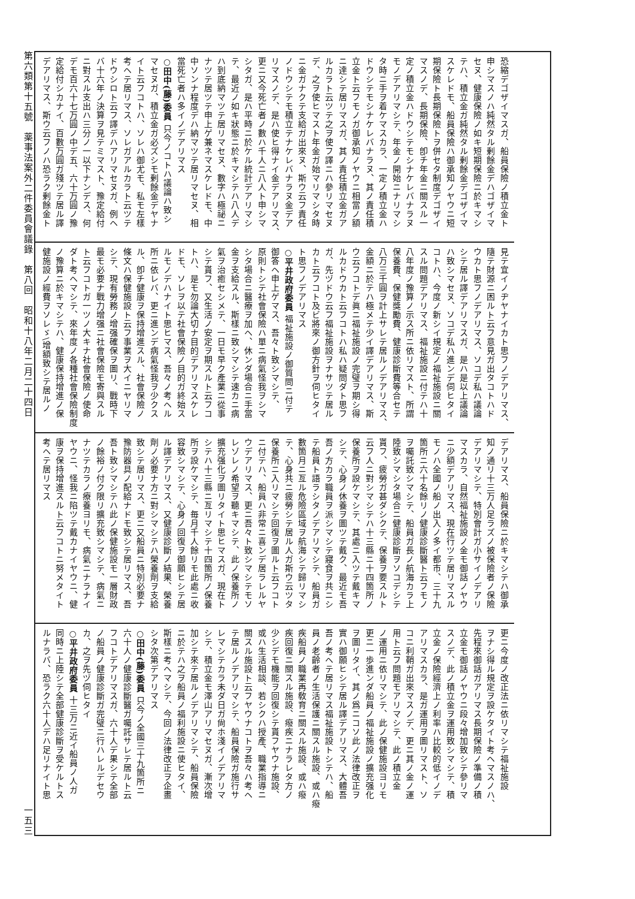恐縮デゴザイマスガ、船員保險ノ積立金ト
申シマスノハ純然タル剰餘金デハゴザイマ
セヌ、健康保險ノ如キ短期保險ニ於キマシ
テハ、積立金ガ純然タル剰餘金デゴザイマ
スケレドモ、船員保險ハ御承知ノヤウニ短
期保險ト長期保險トヲ併セタ制度デゴザイ
マスノデ、長期保險、卽チ年金ニ關スル一
定ノ積立金ハドウシテモシナケレバナラヌ
モノデアリマシテ、年金ノ開始ニナリマシ
タ時ニ手ヲ着ケマスカラ、一定ノ積立金ハ
ドウシテモシナケレバナラヌ、其ノ責任積
立金ト云フモノガ御承知ノヤウニ相當ノ額
ニ達シテ居リマスガ、其ノ責任積立金ガア
ルカラト云ツテ之ヲ使フ譯ニハ參リマセヌ
デ、之ヲ使ヒマスト年金ガ始マリマシタ時
ニ金ガナクテ支給ガ出來ヌ、斯ウ云フ責任
ノドウシテモ積立テナケレバナラヌ金デア
リマスノデ、是ハ使ヒ得ナイ金デアリマス、
更ニ又今死亡者ノ數ハ千人ニ八人ト申シマ
シタガ、是ハ平時ニ於ケル統計デアリマシ
テ、最近ノ如キ狀態ニ於キマシテハ八人デ
ハ到底納マツテ居リマセヌ、數字ハ極祕ニ
ナツテ居ツテ申上ゲ兼ネマスケレドモ、中
中ソンナ程度デハ納マツテ居リマセヌ、相
當死亡者ハ多イノデアリマス
○田中(藤)委員 只今ノコトハ議論ハ致シ
マセヌガ、積立金ガ必ズシモ剰餘金デヤナ
イト云フコトハ、ソレハ御尤モ、私モ左樣
考ヘテ居リマス、ソレガアルカラト云ツテ
ドウシロト云フ譯デハアリマセヌガ、例ヘ
バ十六年ノ決算ヲ見テミマスト、豫定給付
ニ對スル支出ハ三分ノ一以下ナンデス、何
デモ百六十七万圓ノ中デ五、六十万圓ノ豫
定給付シカナイ、百數万圓ガ殘ツテ居ル譯
デアリマス、斯ウ云フノハ恐ラク剰餘金ト
見テ宜イノヂヤナイカト思フノデアリマス、
隨テ財源ニ困ルト云フ意見ガ出タコトハド
ウカト思フノデアリマス、ソコデ私ハ議論
シテ居ル譯デアリマスガ、是ハ是以上議論
ハ致シマセヌ、ソコデ私ハ進ンデ伺ヒタイ
コトハ、今度ノ新シイ規定ノ福祉施設ニ關
スル問題デアリマス、福祉施設ニ付テハ十
八年度ノ豫算ノ示ス所ニ依リマスト、所謂
保養費、保健獎勵費、健康診斷費等合セテ
八万三千圓ヲ計上サレテ居ルノデアリマス、
金額ニ於テハ極メテ少イ譯デアリマス、斯
ウ云フコトデ眞ニ福祉施設ノ完璧ヲ期シ得
ルカドウカト云フコトハ私ハ疑問ダト思フ
ガ、先ヅドウ云フ福祉施設ヲナサツテ居ル
カト云フコト及ビ將來ノ御方針ヲ伺ヒタイ
ト思フノデアリマス
○平井政府委員 福祉施設ノ御質問ニ付テ
御答ヘ申上ゲマス、吾々ト致シマシテ、
原則トシテ社會保險ハ單ニ病氣怪我ヲシマ
シタ場合ニ醫療ヲ加ヘ、休ンダ場合ニ手當
金ヲ支給スル、斯樣ニ致シマシテ速カニ病
氣ヲ治癒セシメテ、一日モ早ク產業ニ從事
シテ貰フ、又生活ノ安定ヲ期スルト云フコ
トハ、是モ勿論大切ナ目的デアリマスケレ
ドモ、ソレヲ以テ社會保險ノ目的ガ終始ス
ルモノデハナイト思ヒマス、吾々ノ考ヘル
所ニ依レバ、更ニ進ンデ病氣怪我ヲ少クス
ル、卽チ健康ヲ保持增進スル、社會保險ノ
條文ハ保健施設ト云フ事業ヲ大イニヤリマ
シテ、現有勞務ノ增强確保ヲ圖リ、戰時下
最モ必要ナ戰力增强ニ社會保險モ寄與スル
ト云フコトガ一ツノ大キナ社會保險ノ使命
ダト考ヘマシテ、來年度ノ各種社會保險制度
ノ豫算ニ於キマシテハ、健康保持增進ノ保
健施設ノ經費ヲソレゞ\增額致シテ居ルノ
デアリマス、船員保險ニ於キマシテハ御承
知ノ通リ十三万人足ラズノ被保險者ノ保險
デアリマシテ、特別會計ガ小サイノデアリ
マスカラ、自然福祉施設ノ金モ御話ノヤウ
ニ少額デアリマス、現在行ツテ居リマスル
モノハ全國ノ船ノ出入ノ多イ都市、三十九
箇所ニ六十名餘リノ健康診斷醫ト云フモノ
ヲ囑託致シマシテ、船員ガ長ノ航海カラ上
陸致シマシタ場合ニ健康診斷ヲソコデシテ
貰フ、疲勞ガ甚ダシクテ、保養ヲ要スルト
云フ人ニ對シマシテハ十三縣ニ十四箇所ノ
保養所ヲ設ケマシテ、其處ニ入ツテ戴キマ
シテ、心身ノ休養ヲ圖ツテ戴ク、最近モ吾
吾ノ方カラ職員ヲ派シマシテ寢食ヲ共ニシ
テ船員ト語ラシタノデアリマシテ、船員ガ
數箇月ニ亙ル危險區域ヲ航海シテ歸リマシ
テ、心身共ニ疲勞シテ居ル人ガ斯ウ云ツタ
保養所ニ入リマシテ回復ヲ圖ルト云フコト
ニ付テハ、船員ハ非常ニ喜ンデ居ラレルヤ
ウデアリマス、更ニ吾々ト致シマシテモソ
レゾレノ希望ヲ聽キマシテ、此ノ保養所ノ
擴充强化ヲ圖リタイト思ヒマスガ、現在ト
シテハ十三縣ニ亙リマシテ十四箇所ノ保養
所ヲ設ケマシテ、毎月千人餘リモ此處ニ收
容致シマシテ、心身ノ回復ヲ御願ヒシテ居
ル譯デアリマス、又健康診斷ノ結果、榮養
劑ノ必要ナ方ニ對シマシテハ榮養劑ヲ支給
致シテ居リマス、更ニ又船員ニ特別必要ナ
豫防器具ノ配給ナドモ致シテ居リマス、吾
吾ト致シマシテハ此ノ保健施設モ一層財政
ノ餘裕ノ付ク限リ擴充致シマシテ、病氣ニ
ナツテカラノ療養ヨリモ、病氣ニナラナイ
ヤウニ、怪我ニ陷ツテ戴カナイヤウニ、健
康ヲ保持增進スルト云フコトニ努メタイト
考ヘテ居リマス
更ニ今度ノ改正法ニ依リマシテ福祉施設
ヲナシ得ル規定ヲ設ケタイト考ヘマスノハ、
先程來御話ガアリマス長期保險ノ準備ノ積
立金モ御話ノヤウニ段々增加致シテ參リマ
スノデ、此ノ積立金ヲ運用致シマシテ、積
立金ノ保險經濟上ノ利率ハ比較的低イノデ
アリマスカラ、是ガ運用ヲ圖リマスト、ソ
コニ利鞘ガ出來マスノデ、更ニ其ノ金ノ運
用ト云フ問題モアリマシテ、此ノ積立金
ノ運用ニ依リマシテ、此ノ保健施設ヨリモ
更ニ一歩進ンダ船員ノ福祉施設ノ擴充强化
ヲ圖リタイ、其ノ爲ニコソ此ノ法律改正ヲ
實ハ御願ヒシテ居ル譯デアリマス、大體吾
吾ノ考ヘテ居リマス福祉施設トシテハ、船
員ノ老齡者ノ生活保護ニ關スル施設、或ハ癈
疾船員ノ職業再敎育ニ關スル施設、或ハ癈
疾回復ニ關スル施設、癈疾ニナラレタ方ノ
少シデモ機能ヲ回復シテ貰フヤウナ施設、
或ハ生活相談、若シクハ授產、職業指導ニ
關スル施設ト云フヤウナコトヲ吾々ハ考ヘ
テ居ルノデアリマシテ、船員保險ガ施行サ
レマシテカラ未ダ日ガ尙ホ淺イノデアリマ
シテ、積立金モ澤山アリマセヌガ、漸次增
加シテ來テ居ルノデアリマシテ、船員保險
ニ於テハ之ヲ船員ノ福利施設ニ使ヒタイ、
斯樣ニ考ヘマシテ、今回ノ法律改正ヲ企畫
シタ次第デアリマス
○田中(藤)委員 只今ノ全國三十九箇所ニ
六十人ノ健康診斷醫ガ囑託サレテ居ルト云
フコトデアリマスガ、六十人デ果シテ全部
ノ船員ノ健康診斷ガ完璧ニ行ハレルデセウ
カ、之ヲ先ヅ伺ヒタイ
○平井政府委員 十三万ニ近イ船員ノ人ガ
同時ニ上陸シテ全部健康診斷ヲ受ケルトス
ルナラバ、恐ラク六十人デハ足リナイト思
第六類第十五號　薬事法案外二件委員會議錄　第八回　昭和十八年二月二十四日
一五三